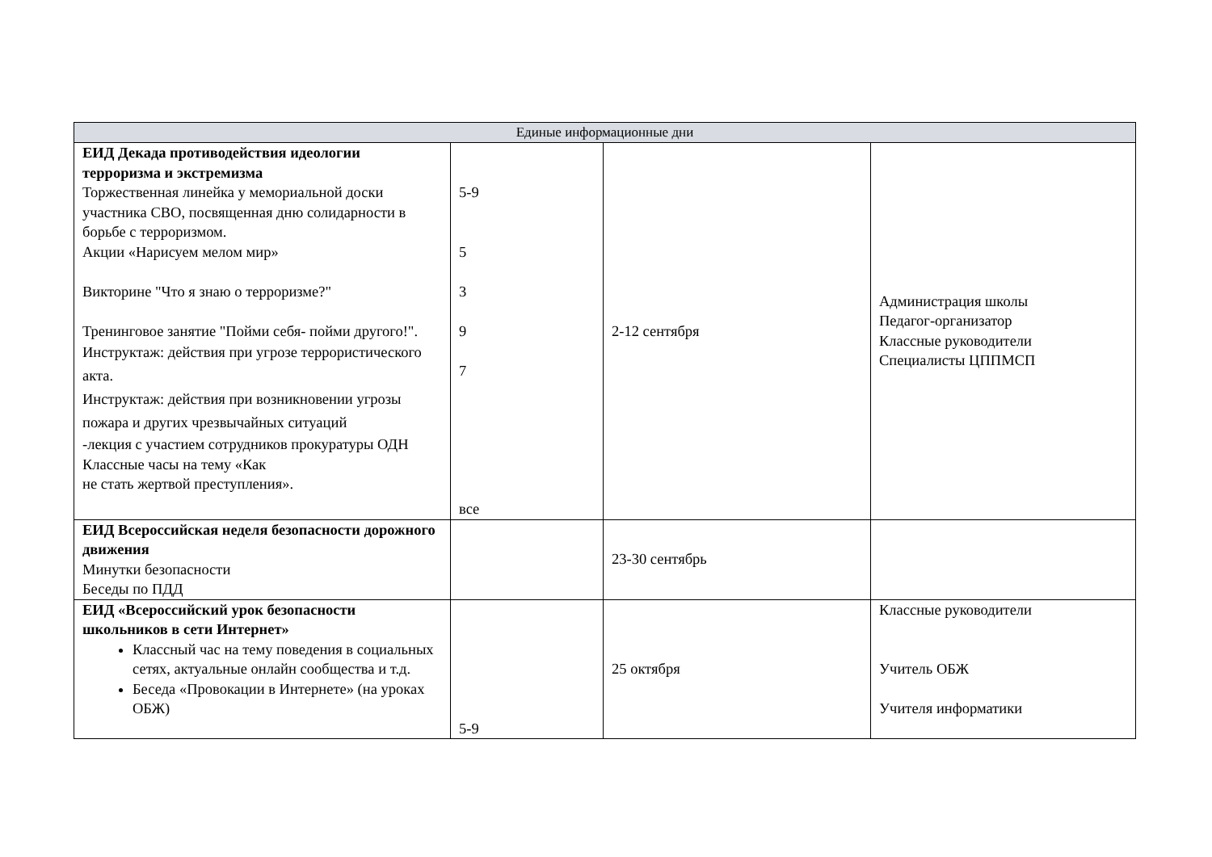| Единые информационные дни | | | |
| --- | --- | --- | --- |
| ЕИД Декада противодействия идеологии терроризма и экстремизма Торжественная линейка у мемориальной доски участника СВО, посвященная дню солидарности в борьбе с терроризмом. Акции «Нарисуем мелом мир» Викторине "Что я знаю о терроризме?" Тренинговое занятие "Пойми себя- пойми другого!". Инструктаж: действия при угрозе террористического акта. Инструктаж: действия при возникновении угрозы пожара и других чрезвычайных ситуаций -лекция с участием сотрудников прокуратуры ОДН Классные часы на тему «Как не стать жертвой преступления». | 5-9 5 3 9 7 все | 2-12 сентября | Администрация школы Педагог-организатор Классные руководители Специалисты ЦППМСП |
| ЕИД Всероссийская неделя безопасности дорожного движения Минутки безопасности Беседы по ПДД | | 23-30 сентябрь | |
| ЕИД «Всероссийский урок безопасности школьников в сети Интернет» Классный час на тему поведения в социальных сетях, актуальные онлайн сообщества и т.д. Беседа «Провокации в Интернете» (на уроках ОБЖ) | 5-9 | 25 октября | Классные руководители Учитель ОБЖ Учителя информатики |